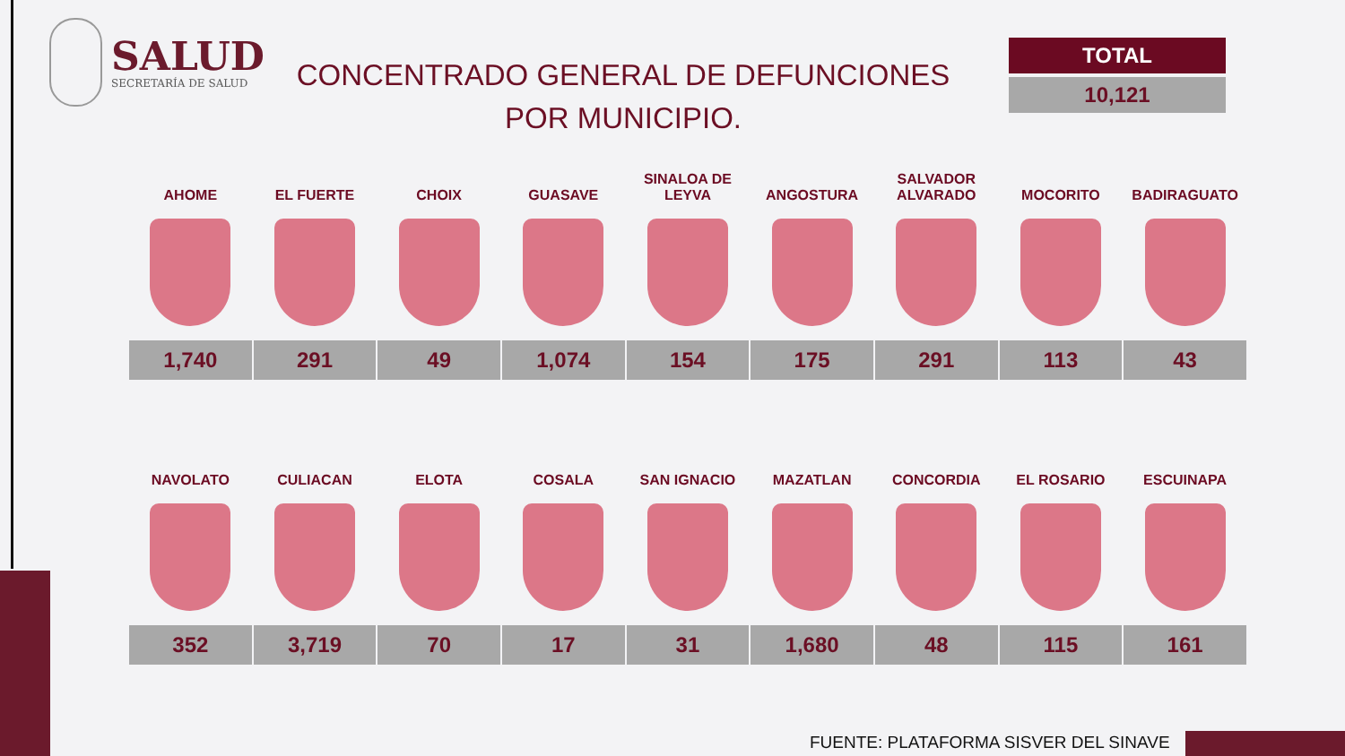SALUD
SECRETARÍA DE SALUD
CONCENTRADO GENERAL DE DEFUNCIONES
POR MUNICIPIO.
TOTAL
10,121
| AHOME | EL FUERTE | CHOIX | GUASAVE | SINALOA DE LEYVA | ANGOSTURA | SALVADOR ALVARADO | MOCORITO | BADIRAGUATO |
| --- | --- | --- | --- | --- | --- | --- | --- | --- |
| 1,740 | 291 | 49 | 1,074 | 154 | 175 | 291 | 113 | 43 |
| NAVOLATO | CULIACAN | ELOTA | COSALA | SAN IGNACIO | MAZATLAN | CONCORDIA | EL ROSARIO | ESCUINAPA |
| --- | --- | --- | --- | --- | --- | --- | --- | --- |
| 352 | 3,719 | 70 | 17 | 31 | 1,680 | 48 | 115 | 161 |
FUENTE: PLATAFORMA SISVER DEL SINAVE